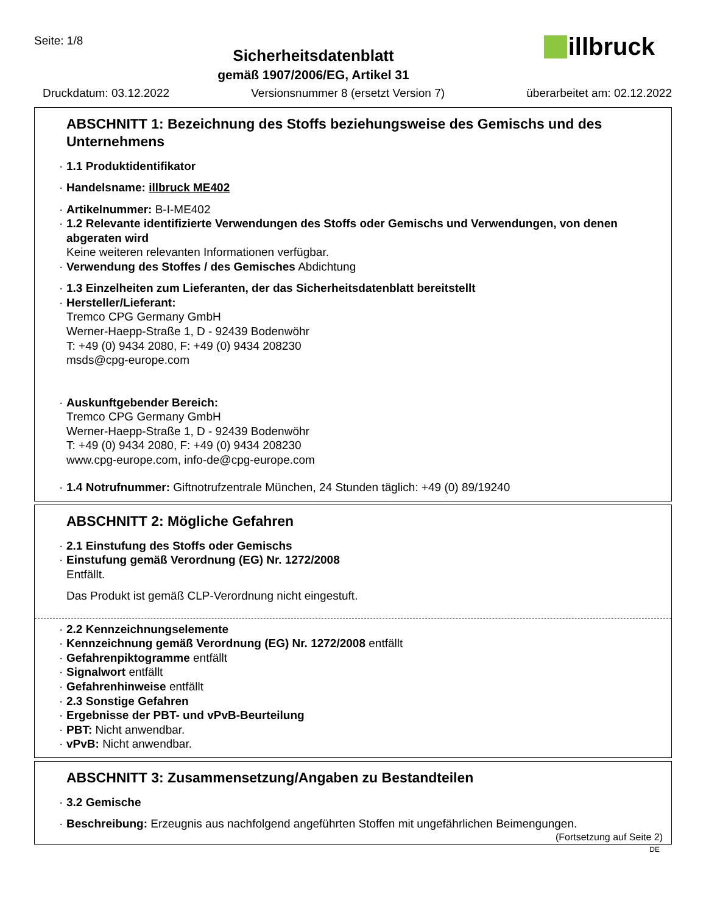Seite: 1/8
Sicherheitsdatenblatt
gemäß 1907/2006/EG, Artikel 31
illbruck
Druckdatum: 03.12.2022 Versionsnummer 8 (ersetzt Version 7) überarbeitet am: 02.12.2022
ABSCHNITT 1: Bezeichnung des Stoffs beziehungsweise des Gemischs und des Unternehmens
1.1 Produktidentifikator
Handelsname: illbruck ME402
Artikelnummer: B-I-ME402
1.2 Relevante identifizierte Verwendungen des Stoffs oder Gemischs und Verwendungen, von denen abgeraten wird
Keine weiteren relevanten Informationen verfügbar.
Verwendung des Stoffes / des Gemisches Abdichtung
1.3 Einzelheiten zum Lieferanten, der das Sicherheitsdatenblatt bereitstellt
Hersteller/Lieferant:
Tremco CPG Germany GmbH
Werner-Haepp-Straße 1, D - 92439 Bodenwöhr
T: +49 (0) 9434 2080, F: +49 (0) 9434 208230
msds@cpg-europe.com
Auskunftgebender Bereich:
Tremco CPG Germany GmbH
Werner-Haepp-Straße 1, D - 92439 Bodenwöhr
T: +49 (0) 9434 2080, F: +49 (0) 9434 208230
www.cpg-europe.com, info-de@cpg-europe.com
1.4 Notrufnummer: Giftnotrufzentrale München, 24 Stunden täglich: +49 (0) 89/19240
ABSCHNITT 2: Mögliche Gefahren
2.1 Einstufung des Stoffs oder Gemischs
Einstufung gemäß Verordnung (EG) Nr. 1272/2008
Entfällt.
Das Produkt ist gemäß CLP-Verordnung nicht eingestuft.
2.2 Kennzeichnungselemente
Kennzeichnung gemäß Verordnung (EG) Nr. 1272/2008 entfällt
Gefahrenpiktogramme entfällt
Signalwort entfällt
Gefahrenhinweise entfällt
2.3 Sonstige Gefahren
Ergebnisse der PBT- und vPvB-Beurteilung
PBT: Nicht anwendbar.
vPvB: Nicht anwendbar.
ABSCHNITT 3: Zusammensetzung/Angaben zu Bestandteilen
3.2 Gemische
Beschreibung: Erzeugnis aus nachfolgend angeführten Stoffen mit ungefährlichen Beimengungen.
(Fortsetzung auf Seite 2)
DE